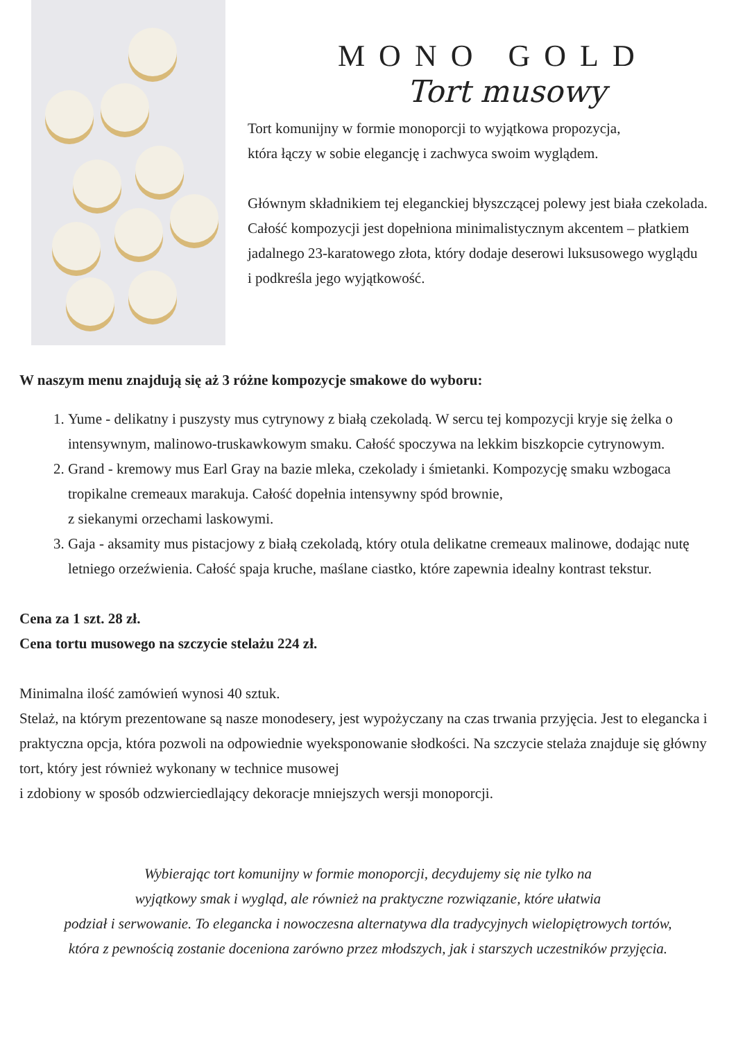MONO GOLD
Tort musowy
Tort komunijny w formie monoporcji to wyjątkowa propozycja,
która łączy w sobie elegancję i zachwyca swoim wyglądem.
Głównym składnikiem tej eleganckiej błyszczącej polewy jest biała czekolada. Całość kompozycji jest dopełniona minimalistycznym akcentem – płatkiem jadalnego 23-karatowego złota, który dodaje deserowi luksusowego wyglądu
i podkreśla jego wyjątkowość.
W naszym menu znajdują się aż 3 różne kompozycje smakowe do wyboru:
1. Yume - delikatny i puszysty mus cytrynowy z białą czekoladą. W sercu tej kompozycji kryje się żelka o intensywnym, malinowo-truskawkowym smaku. Całość spoczywa na lekkim biszkopcie cytrynowym.
2. Grand - kremowy mus Earl Gray na bazie mleka, czekolady i śmietanki. Kompozycję smaku wzbogaca tropikalne cremeaux marakuja. Całość dopełnia intensywny spód brownie,
z siekanymi orzechami laskowymi.
3. Gaja - aksamity mus pistacjowy z białą czekoladą, który otula delikatne cremeaux malinowe, dodając nutę letniego orzeźwienia. Całość spaja kruche, maślane ciastko, które zapewnia idealny kontrast tekstur.
Cena za 1 szt. 28 zł.
Cena tortu musowego na szczycie stelażu 224 zł.
Minimalna ilość zamówień wynosi 40 sztuk.
Stelaż, na którym prezentowane są nasze monodesery, jest wypożyczany na czas trwania przyjęcia. Jest to elegancka i praktyczna opcja, która pozwoli na odpowiednie wyeksponowanie słodkości. Na szczycie stelaża znajduje się główny tort, który jest również wykonany w technice musowej
i zdobiony w sposób odzwierciedlający dekoracje mniejszych wersji monoporcji.
Wybierając tort komunijny w formie monoporcji, decydujemy się nie tylko na
wyjątkowy smak i wygląd, ale również na praktyczne rozwiązanie, które ułatwia
podział i serwowanie. To elegancka i nowoczesna alternatywa dla tradycyjnych wielopiętrowych tortów,
która z pewnością zostanie doceniona zarówno przez młodszych, jak i starszych uczestników przyjęcia.